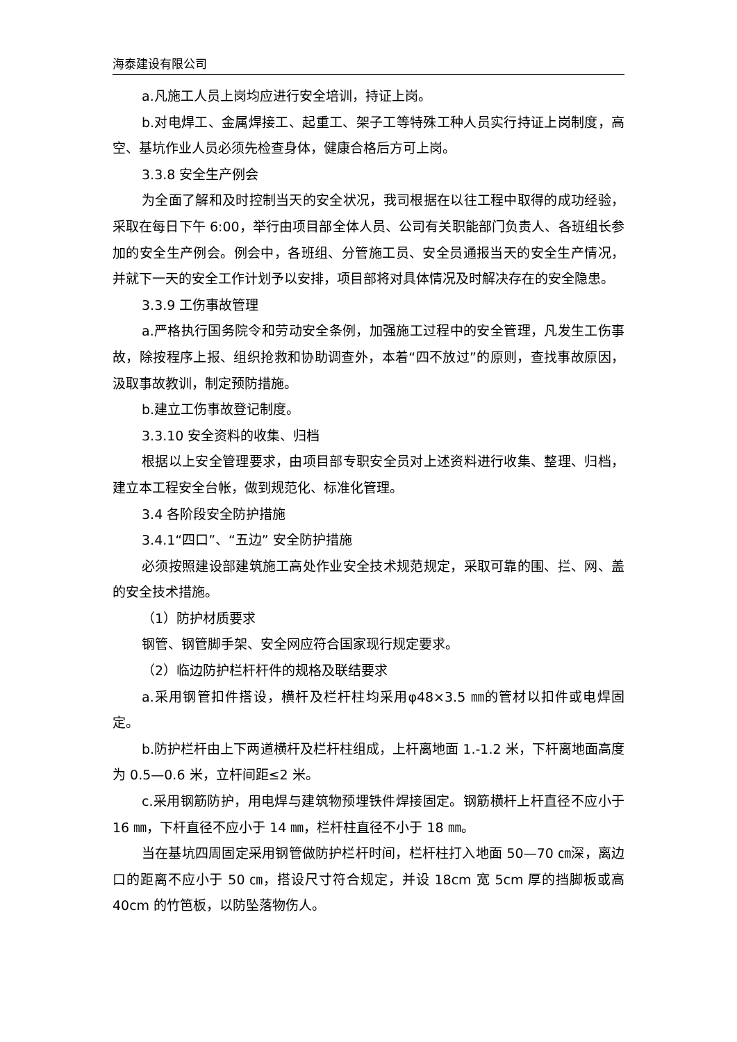海泰建设有限公司
a.凡施工人员上岗均应进行安全培训，持证上岗。
b.对电焊工、金属焊接工、起重工、架子工等特殊工种人员实行持证上岗制度，高空、基坑作业人员必须先检查身体，健康合格后方可上岗。
3.3.8 安全生产例会
为全面了解和及时控制当天的安全状况，我司根据在以往工程中取得的成功经验，采取在每日下午 6:00，举行由项目部全体人员、公司有关职能部门负责人、各班组长参加的安全生产例会。例会中，各班组、分管施工员、安全员通报当天的安全生产情况，并就下一天的安全工作计划予以安排，项目部将对具体情况及时解决存在的安全隐患。
3.3.9 工伤事故管理
a.严格执行国务院令和劳动安全条例，加强施工过程中的安全管理，凡发生工伤事故，除按程序上报、组织抢救和协助调查外，本着“四不放过”的原则，查找事故原因，汲取事故教训，制定预防措施。
b.建立工伤事故登记制度。
3.3.10 安全资料的收集、归档
根据以上安全管理要求，由项目部专职安全员对上述资料进行收集、整理、归档，建立本工程安全台帐，做到规范化、标准化管理。
3.4 各阶段安全防护措施
3.4.1“四口”、“五边” 安全防护措施
必须按照建设部建筑施工高处作业安全技术规范规定，采取可靠的围、拦、网、盖的安全技术措施。
（1）防护材质要求
钢管、钢管脚手架、安全网应符合国家现行规定要求。
（2）临边防护栏杆杆件的规格及联结要求
a.采用钢管扣件搭设，横杆及栏杆柱均采用φ48×3.5 ㎜的管材以扣件或电焊固定。
b.防护栏杆由上下两道横杆及栏杆柱组成，上杆离地面 1.-1.2 米，下杆离地面高度为 0.5—0.6 米，立杆间距≤2 米。
c.采用钢筋防护，用电焊与建筑物预埋铁件焊接固定。钢筋横杆上杆直径不应小于 16 ㎜，下杆直径不应小于 14 ㎜，栏杆柱直径不小于 18 ㎜。
当在基坑四周固定采用钢管做防护栏杆时间，栏杆柱打入地面 50—70 ㎝深，离边口的距离不应小于 50 ㎝，搭设尺寸符合规定，并设 18cm 宽 5cm 厚的挡脚板或高 40cm 的竹笆板，以防坠落物伤人。